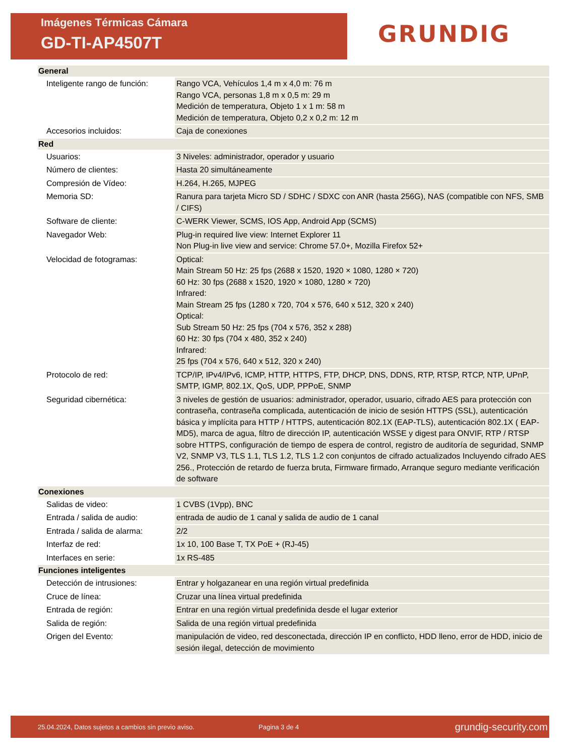Imágenes Térmicas Cámara
GD-TI-AP4507T
GRUNDIG
| General | |
| --- | --- |
| Inteligente rango de función: | Rango VCA, Vehículos 1,4 m x 4,0 m: 76 m Rango VCA, personas 1,8 m x 0,5 m: 29 m Medición de temperatura, Objeto 1 x 1 m: 58 m Medición de temperatura, Objeto 0,2 x 0,2 m: 12 m |
| Accesorios incluidos: | Caja de conexiones |
| Red | |
| Usuarios: | 3 Niveles: administrador, operador y usuario |
| Número de clientes: | Hasta 20 simultáneamente |
| Compresión de Vídeo: | H.264, H.265, MJPEG |
| Memoria SD: | Ranura para tarjeta Micro SD / SDHC / SDXC con ANR (hasta 256G), NAS (compatible con NFS, SMB / CIFS) |
| Software de cliente: | C-WERK Viewer, SCMS, IOS App, Android App (SCMS) |
| Navegador Web: | Plug-in required live view: Internet Explorer 11 Non Plug-in live view and service: Chrome 57.0+, Mozilla Firefox 52+ |
| Velocidad de fotogramas: | Optical: Main Stream 50 Hz: 25 fps (2688 x 1520, 1920 × 1080, 1280 × 720) 60 Hz: 30 fps (2688 x 1520, 1920 × 1080, 1280 × 720) Infrared: Main Stream 25 fps (1280 x 720, 704 x 576, 640 x 512, 320 x 240) Optical: Sub Stream 50 Hz: 25 fps (704 x 576, 352 x 288) 60 Hz: 30 fps (704 x 480, 352 x 240) Infrared: 25 fps (704 x 576, 640 x 512, 320 x 240) |
| Protocolo de red: | TCP/IP, IPv4/IPv6, ICMP, HTTP, HTTPS, FTP, DHCP, DNS, DDNS, RTP, RTSP, RTCP, NTP, UPnP, SMTP, IGMP, 802.1X, QoS, UDP, PPPoE, SNMP |
| Seguridad cibernética: | 3 niveles de gestión de usuarios: administrador, operador, usuario, cifrado AES para protección con contraseña, contraseña complicada, autenticación de inicio de sesión HTTPS (SSL), autenticación básica y implícita para HTTP / HTTPS, autenticación 802.1X (EAP-TLS), autenticación 802.1X ( EAP-MD5), marca de agua, filtro de dirección IP, autenticación WSSE y digest para ONVIF, RTP / RTSP sobre HTTPS, configuración de tiempo de espera de control, registro de auditoría de seguridad, SNMP V2, SNMP V3, TLS 1.1, TLS 1.2, TLS 1.2 con conjuntos de cifrado actualizados Incluyendo cifrado AES 256., Protección de retardo de fuerza bruta, Firmware firmado, Arranque seguro mediante verificación de software |
| Conexiones | |
| Salidas de video: | 1 CVBS (1Vpp), BNC |
| Entrada / salida de audio: | entrada de audio de 1 canal y salida de audio de 1 canal |
| Entrada / salida de alarma: | 2/2 |
| Interfaz de red: | 1x 10, 100 Base T, TX PoE + (RJ-45) |
| Interfaces en serie: | 1x RS-485 |
| Funciones inteligentes | |
| Detección de intrusiones: | Entrar y holgazanear en una región virtual predefinida |
| Cruce de línea: | Cruzar una línea virtual predefinida |
| Entrada de región: | Entrar en una región virtual predefinida desde el lugar exterior |
| Salida de región: | Salida de una región virtual predefinida |
| Origen del Evento: | manipulación de video, red desconectada, dirección IP en conflicto, HDD lleno, error de HDD, inicio de sesión ilegal, detección de movimiento |
25.04.2024, Datos sujetos a cambios sin previo aviso. Pagina 3 de 4 grundig-security.com